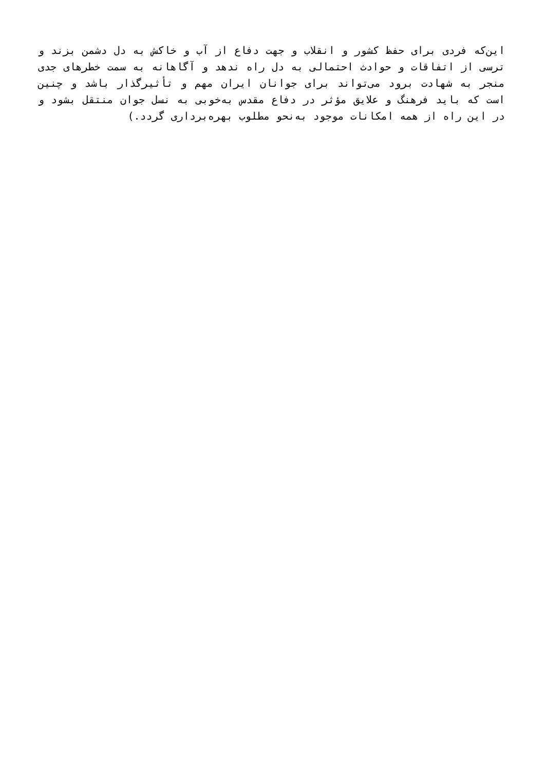این‌که فردی برای حفظ کشور و انقلاب و جهت دفاع از آب و خاکش به دل دشمن بزند و ترسی از اتفاقات و حوادث احتمالی به دل راه ندهد و آگاهانه به سمت خطرهای جدی منجر به شهادت برود می‌تواند برای جوانان ایران مهم و تأثیرگذار باشد و چنین است که باید فرهنگ و علایق مؤثر در دفاع مقدس به‌خوبی به نسل جوان منتقل بشود و در این راه از همه امکانات موجود به‌نحو مطلوب بهره‌برداری گردد.)